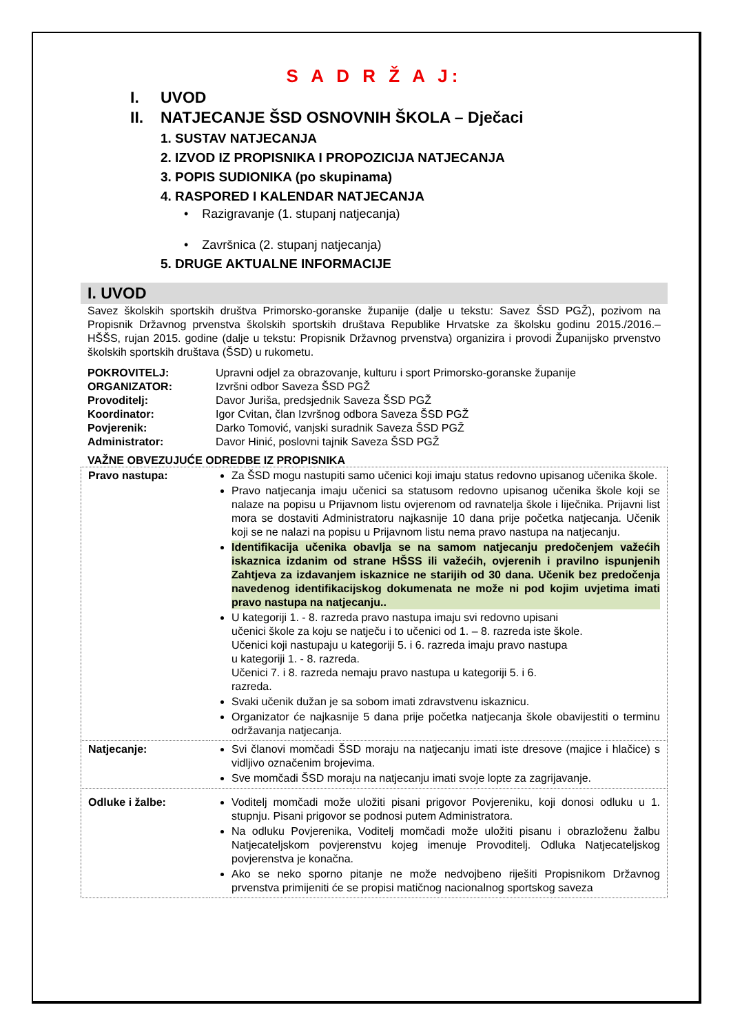S A D R Ž A J:
I. UVOD
II. NATJECANJE ŠSD OSNOVNIH ŠKOLA – Dječaci
1. SUSTAV NATJECANJA
2. IZVOD IZ PROPISNIKA I PROPOZICIJA NATJECANJA
3. POPIS SUDIONIKA (po skupinama)
4. RASPORED I KALENDAR NATJECANJA
• Razigravanje (1. stupanj natjecanja)
• Završnica (2. stupanj natjecanja)
5. DRUGE AKTUALNE INFORMACIJE
I. UVOD
Savez školskih sportskih društva Primorsko-goranske županije (dalje u tekstu: Savez ŠSD PGŽ), pozivom na Propisnik Državnog prvenstva školskih sportskih društava Republike Hrvatske za školsku godinu 2015./2016.– HŠŠS, rujan 2015. godine (dalje u tekstu: Propisnik Državnog prvenstva) organizira i provodi Županijsko prvenstvo školskih sportskih društava (ŠSD) u rukometu.
| POKROVITELJ: | Upravni odjel za obrazovanje, kulturu i sport Primorsko-goranske županije |
| ORGANIZATOR: | Izvršni odbor Saveza ŠSD PGŽ |
| Provoditelj: | Davor Juriša, predsjednik Saveza ŠSD PGŽ |
| Koordinator: | Igor Cvitan, član Izvršnog odbora Saveza ŠSD PGŽ |
| Povjerenik: | Darko Tomović, vanjski suradnik Saveza ŠSD PGŽ |
| Administrator: | Davor Hinić, poslovni tajnik Saveza ŠSD PGŽ |
VAŽNE OBVEZUJUĆE ODREDBE IZ PROPISNIKA
| Pravo nastupa: | Za ŠSD mogu nastupiti samo učenici koji imaju status redovno upisanog učenika škole. Pravo natjecanja imaju učenici sa statusom redovno upisanog učenika škole koji se nalaze na popisu u Prijavnom listu ovjerenom od ravnatelja škole i liječnika. Prijavni list mora se dostaviti Administratoru najkasnije 10 dana prije početka natjecanja. Učenik koji se ne nalazi na popisu u Prijavnom listu nema pravo nastupa na natjecanju. Identifikacija učenika obavlja se na samom natjecanju predočenjem važećih iskaznica izdanim od strane HŠSS ili važećih, ovjerenih i pravilno ispunjenih Zahtjeva za izdavanjem iskaznice ne starijih od 30 dana. Učenik bez predočenja navedenog identifikacijskog dokumenata ne može ni pod kojim uvjetima imati pravo nastupa na natjecanju.. U kategoriji 1. - 8. razreda pravo nastupa imaju svi redovno upisani učenici škole za koju se natječu i to učenici od 1. – 8. razreda iste škole. Učenici koji nastupaju u kategoriji 5. i 6. razreda imaju pravo nastupa u kategoriji 1. - 8. razreda. Učenici 7. i 8. razreda nemaju pravo nastupa u kategoriji 5. i 6. razreda. Svaki učenik dužan je sa sobom imati zdravstvenu iskaznicu. Organizator će najkasnije 5 dana prije početka natjecanja škole obavijestiti o terminu održavanja natjecanja. |
| Natjecanje: | Svi članovi momčadi ŠSD moraju na natjecanju imati iste dresove (majice i hlačice) s vidljivo označenim brojevima. Sve momčadi ŠSD moraju na natjecanju imati svoje lopte za zagrijavanje. |
| Odluke i žalbe: | Voditelj momčadi može uložiti pisani prigovor Povjereniku, koji donosi odluku u 1. stupnju. Pisani prigovor se podnosi putem Administratora. Na odluku Povjerenika, Voditelj momčadi može uložiti pisanu i obrazloženu žalbu Natjecateljskom povjerenstvu kojeg imenuje Provoditelj. Odluka Natjecateljskog povjerenstva je konačna. Ako se neko sporno pitanje ne može nedvojbeno riješiti Propisnikom Državnog prvenstva primijeniti će se propisi matičnog nacionalnog sportskog saveza |